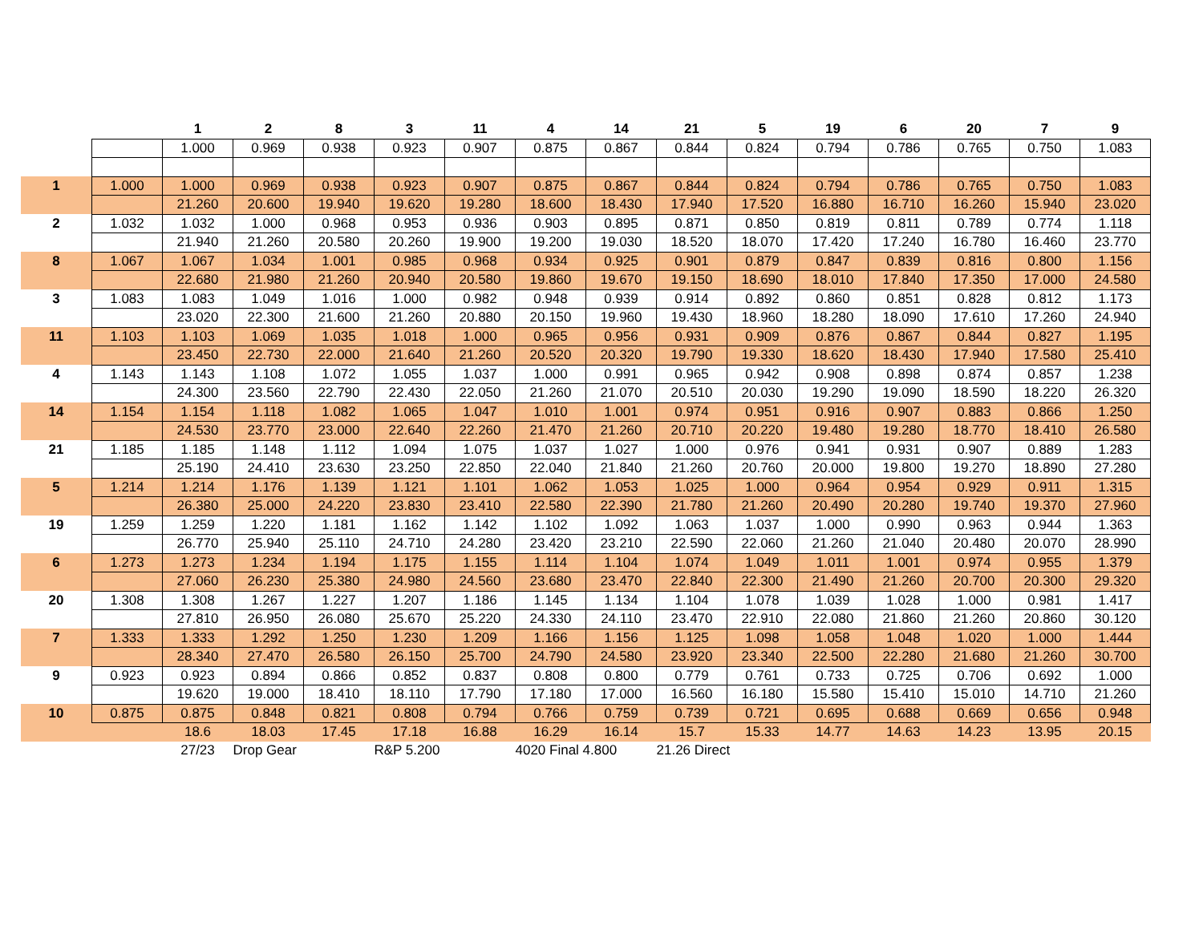| | | 1 | 2 | 8 | 3 | 11 | 4 | 14 | 21 | 5 | 19 | 6 | 20 | 7 | 9 |
| --- | --- | --- | --- | --- | --- | --- | --- | --- | --- | --- | --- | --- | --- | --- | --- |
| | | 1.000 | 0.969 | 0.938 | 0.923 | 0.907 | 0.875 | 0.867 | 0.844 | 0.824 | 0.794 | 0.786 | 0.765 | 0.750 | 1.083 |
| 1 | 1.000 | 1.000 | 0.969 | 0.938 | 0.923 | 0.907 | 0.875 | 0.867 | 0.844 | 0.824 | 0.794 | 0.786 | 0.765 | 0.750 | 1.083 |
| | | 21.260 | 20.600 | 19.940 | 19.620 | 19.280 | 18.600 | 18.430 | 17.940 | 17.520 | 16.880 | 16.710 | 16.260 | 15.940 | 23.020 |
| 2 | 1.032 | 1.032 | 1.000 | 0.968 | 0.953 | 0.936 | 0.903 | 0.895 | 0.871 | 0.850 | 0.819 | 0.811 | 0.789 | 0.774 | 1.118 |
| | | 21.940 | 21.260 | 20.580 | 20.260 | 19.900 | 19.200 | 19.030 | 18.520 | 18.070 | 17.420 | 17.240 | 16.780 | 16.460 | 23.770 |
| 8 | 1.067 | 1.067 | 1.034 | 1.001 | 0.985 | 0.968 | 0.934 | 0.925 | 0.901 | 0.879 | 0.847 | 0.839 | 0.816 | 0.800 | 1.156 |
| | | 22.680 | 21.980 | 21.260 | 20.940 | 20.580 | 19.860 | 19.670 | 19.150 | 18.690 | 18.010 | 17.840 | 17.350 | 17.000 | 24.580 |
| 3 | 1.083 | 1.083 | 1.049 | 1.016 | 1.000 | 0.982 | 0.948 | 0.939 | 0.914 | 0.892 | 0.860 | 0.851 | 0.828 | 0.812 | 1.173 |
| | | 23.020 | 22.300 | 21.600 | 21.260 | 20.880 | 20.150 | 19.960 | 19.430 | 18.960 | 18.280 | 18.090 | 17.610 | 17.260 | 24.940 |
| 11 | 1.103 | 1.103 | 1.069 | 1.035 | 1.018 | 1.000 | 0.965 | 0.956 | 0.931 | 0.909 | 0.876 | 0.867 | 0.844 | 0.827 | 1.195 |
| | | 23.450 | 22.730 | 22.000 | 21.640 | 21.260 | 20.520 | 20.320 | 19.790 | 19.330 | 18.620 | 18.430 | 17.940 | 17.580 | 25.410 |
| 4 | 1.143 | 1.143 | 1.108 | 1.072 | 1.055 | 1.037 | 1.000 | 0.991 | 0.965 | 0.942 | 0.908 | 0.898 | 0.874 | 0.857 | 1.238 |
| | | 24.300 | 23.560 | 22.790 | 22.430 | 22.050 | 21.260 | 21.070 | 20.510 | 20.030 | 19.290 | 19.090 | 18.590 | 18.220 | 26.320 |
| 14 | 1.154 | 1.154 | 1.118 | 1.082 | 1.065 | 1.047 | 1.010 | 1.001 | 0.974 | 0.951 | 0.916 | 0.907 | 0.883 | 0.866 | 1.250 |
| | | 24.530 | 23.770 | 23.000 | 22.640 | 22.260 | 21.470 | 21.260 | 20.710 | 20.220 | 19.480 | 19.280 | 18.770 | 18.410 | 26.580 |
| 21 | 1.185 | 1.185 | 1.148 | 1.112 | 1.094 | 1.075 | 1.037 | 1.027 | 1.000 | 0.976 | 0.941 | 0.931 | 0.907 | 0.889 | 1.283 |
| | | 25.190 | 24.410 | 23.630 | 23.250 | 22.850 | 22.040 | 21.840 | 21.260 | 20.760 | 20.000 | 19.800 | 19.270 | 18.890 | 27.280 |
| 5 | 1.214 | 1.214 | 1.176 | 1.139 | 1.121 | 1.101 | 1.062 | 1.053 | 1.025 | 1.000 | 0.964 | 0.954 | 0.929 | 0.911 | 1.315 |
| | | 26.380 | 25.000 | 24.220 | 23.830 | 23.410 | 22.580 | 22.390 | 21.780 | 21.260 | 20.490 | 20.280 | 19.740 | 19.370 | 27.960 |
| 19 | 1.259 | 1.259 | 1.220 | 1.181 | 1.162 | 1.142 | 1.102 | 1.092 | 1.063 | 1.037 | 1.000 | 0.990 | 0.963 | 0.944 | 1.363 |
| | | 26.770 | 25.940 | 25.110 | 24.710 | 24.280 | 23.420 | 23.210 | 22.590 | 22.060 | 21.260 | 21.040 | 20.480 | 20.070 | 28.990 |
| 6 | 1.273 | 1.273 | 1.234 | 1.194 | 1.175 | 1.155 | 1.114 | 1.104 | 1.074 | 1.049 | 1.011 | 1.001 | 0.974 | 0.955 | 1.379 |
| | | 27.060 | 26.230 | 25.380 | 24.980 | 24.560 | 23.680 | 23.470 | 22.840 | 22.300 | 21.490 | 21.260 | 20.700 | 20.300 | 29.320 |
| 20 | 1.308 | 1.308 | 1.267 | 1.227 | 1.207 | 1.186 | 1.145 | 1.134 | 1.104 | 1.078 | 1.039 | 1.028 | 1.000 | 0.981 | 1.417 |
| | | 27.810 | 26.950 | 26.080 | 25.670 | 25.220 | 24.330 | 24.110 | 23.470 | 22.910 | 22.080 | 21.860 | 21.260 | 20.860 | 30.120 |
| 7 | 1.333 | 1.333 | 1.292 | 1.250 | 1.230 | 1.209 | 1.166 | 1.156 | 1.125 | 1.098 | 1.058 | 1.048 | 1.020 | 1.000 | 1.444 |
| | | 28.340 | 27.470 | 26.580 | 26.150 | 25.700 | 24.790 | 24.580 | 23.920 | 23.340 | 22.500 | 22.280 | 21.680 | 21.260 | 30.700 |
| 9 | 0.923 | 0.923 | 0.894 | 0.866 | 0.852 | 0.837 | 0.808 | 0.800 | 0.779 | 0.761 | 0.733 | 0.725 | 0.706 | 0.692 | 1.000 |
| | | 19.620 | 19.000 | 18.410 | 18.110 | 17.790 | 17.180 | 17.000 | 16.560 | 16.180 | 15.580 | 15.410 | 15.010 | 14.710 | 21.260 |
| 10 | 0.875 | 0.875 | 0.848 | 0.821 | 0.808 | 0.794 | 0.766 | 0.759 | 0.739 | 0.721 | 0.695 | 0.688 | 0.669 | 0.656 | 0.948 |
| | | 18.6 | 18.03 | 17.45 | 17.18 | 16.88 | 16.29 | 16.14 | 15.7 | 15.33 | 14.77 | 14.63 | 14.23 | 13.95 | 20.15 |
| | | 27/23 | Drop Gear | | R&P 5.200 | | 4020 Final 4.800 | | 21.26 Direct | | | | | | |